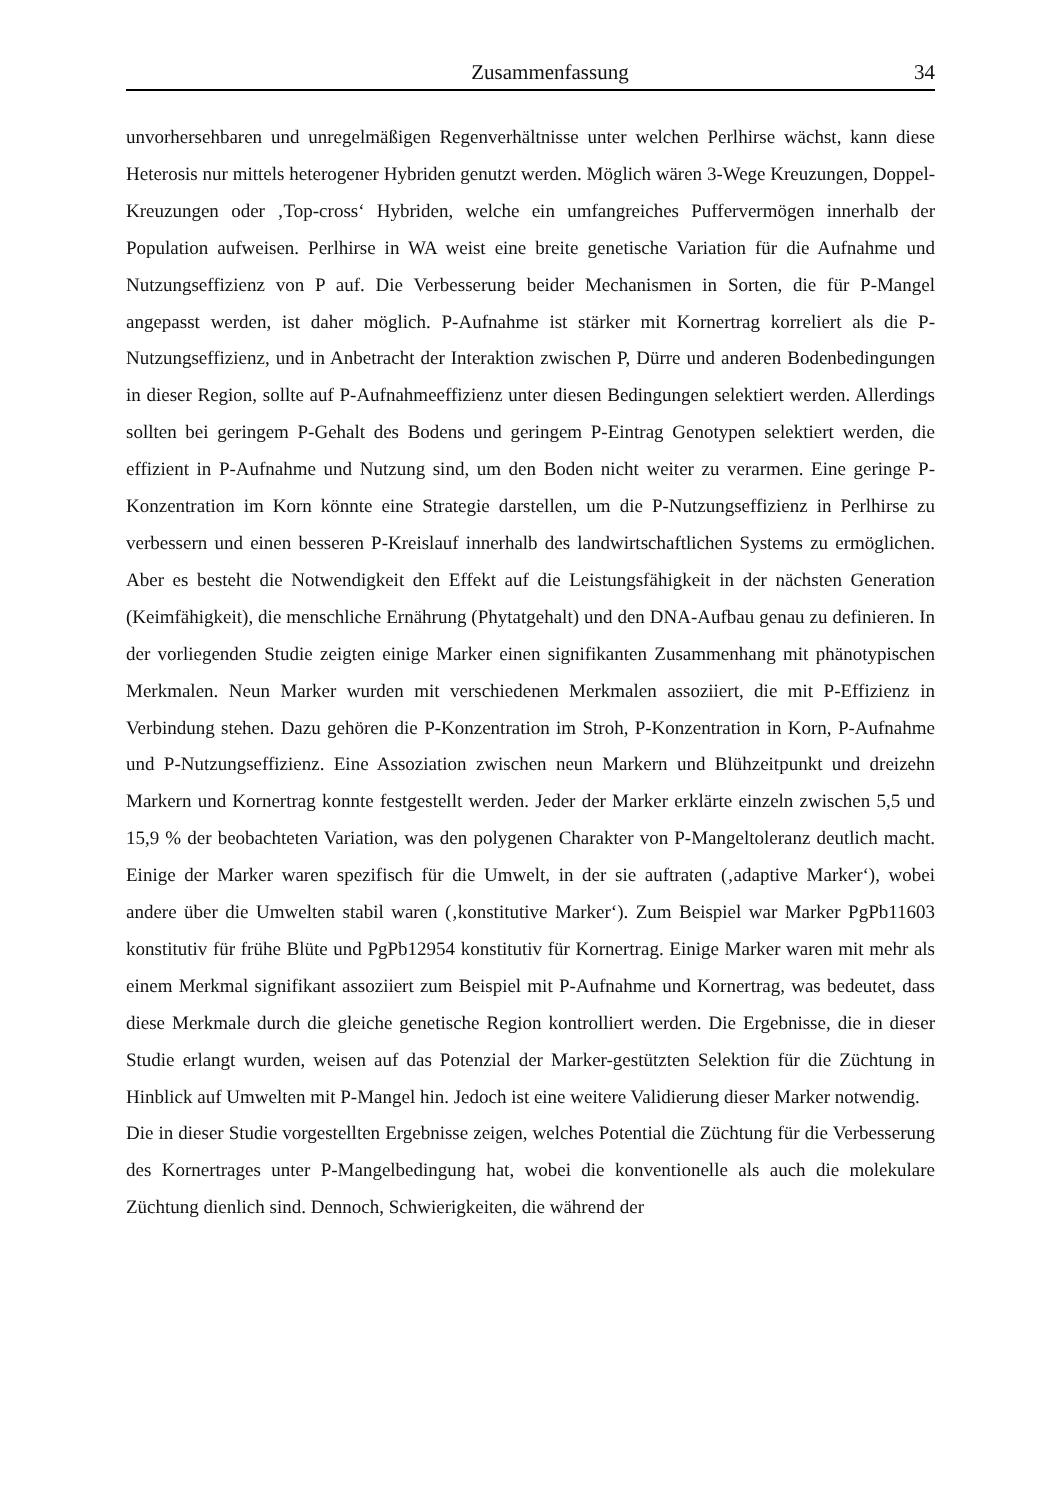Zusammenfassung 34
unvorhersehbaren und unregelmäßigen Regenverhältnisse unter welchen Perlhirse wächst, kann diese Heterosis nur mittels heterogener Hybriden genutzt werden. Möglich wären 3-Wege Kreuzungen, Doppel-Kreuzungen oder ‚Top-cross‘ Hybriden, welche ein umfangreiches Puffervermögen innerhalb der Population aufweisen. Perlhirse in WA weist eine breite genetische Variation für die Aufnahme und Nutzungseffizienz von P auf. Die Verbesserung beider Mechanismen in Sorten, die für P-Mangel angepasst werden, ist daher möglich. P-Aufnahme ist stärker mit Kornertrag korreliert als die P-Nutzungseffizienz, und in Anbetracht der Interaktion zwischen P, Dürre und anderen Bodenbedingungen in dieser Region, sollte auf P-Aufnahmeeffizienz unter diesen Bedingungen selektiert werden. Allerdings sollten bei geringem P-Gehalt des Bodens und geringem P-Eintrag Genotypen selektiert werden, die effizient in P-Aufnahme und Nutzung sind, um den Boden nicht weiter zu verarmen. Eine geringe P-Konzentration im Korn könnte eine Strategie darstellen, um die P-Nutzungseffizienz in Perlhirse zu verbessern und einen besseren P-Kreislauf innerhalb des landwirtschaftlichen Systems zu ermöglichen. Aber es besteht die Notwendigkeit den Effekt auf die Leistungsfähigkeit in der nächsten Generation (Keimfähigkeit), die menschliche Ernährung (Phytatgehalt) und den DNA-Aufbau genau zu definieren. In der vorliegenden Studie zeigten einige Marker einen signifikanten Zusammenhang mit phänotypischen Merkmalen. Neun Marker wurden mit verschiedenen Merkmalen assoziiert, die mit P-Effizienz in Verbindung stehen. Dazu gehören die P-Konzentration im Stroh, P-Konzentration in Korn, P-Aufnahme und P-Nutzungseffizienz. Eine Assoziation zwischen neun Markern und Blühzeitpunkt und dreizehn Markern und Kornertrag konnte festgestellt werden. Jeder der Marker erklärte einzeln zwischen 5,5 und 15,9 % der beobachteten Variation, was den polygenen Charakter von P-Mangeltoleranz deutlich macht. Einige der Marker waren spezifisch für die Umwelt, in der sie auftraten (‚adaptive Marker‘), wobei andere über die Umwelten stabil waren (‚konstitutive Marker‘). Zum Beispiel war Marker PgPb11603 konstitutiv für frühe Blüte und PgPb12954 konstitutiv für Kornertrag. Einige Marker waren mit mehr als einem Merkmal signifikant assoziiert zum Beispiel mit P-Aufnahme und Kornertrag, was bedeutet, dass diese Merkmale durch die gleiche genetische Region kontrolliert werden. Die Ergebnisse, die in dieser Studie erlangt wurden, weisen auf das Potenzial der Marker-gestützten Selektion für die Züchtung in Hinblick auf Umwelten mit P-Mangel hin. Jedoch ist eine weitere Validierung dieser Marker notwendig.
Die in dieser Studie vorgestellten Ergebnisse zeigen, welches Potential die Züchtung für die Verbesserung des Kornertrages unter P-Mangelbedingung hat, wobei die konventionelle als auch die molekulare Züchtung dienlich sind. Dennoch, Schwierigkeiten, die während der